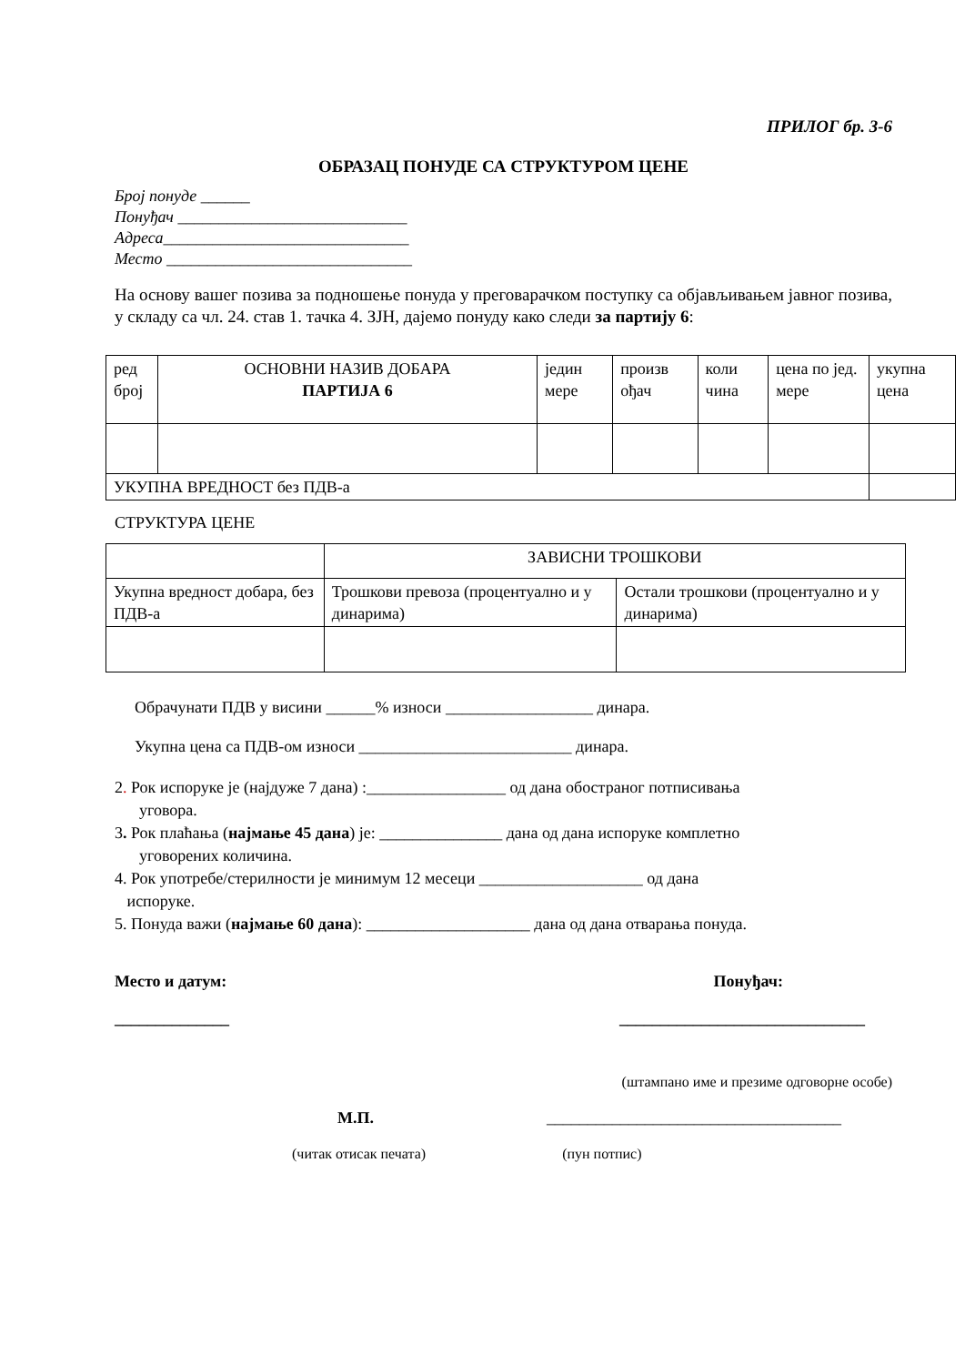ПРИЛОГ бр. 3-6
ОБРАЗАЦ ПОНУДЕ СА СТРУКТУРОМ ЦЕНЕ
Број понуде ______
Понуђач ____________________________
Адреса______________________________
Место ______________________________
На основу вашег позива за подношење понуда у преговарачком поступку са објављивањем јавног позива, у складу са чл. 24. став 1. тачка 4. ЗЈН, дајемо понуду како следи за партију 6:
| ред број | ОСНОВНИ НАЗИВ ДОБАРА ПАРТИЈА 6 | једин мере | произв ођач | коли чина | цена по јед. мере | укупна цена |
| УКУПНА ВРЕДНОСТ без ПДВ-а | | | | | | |
СТРУКТУРА ЦЕНЕ
| | ЗАВИСНИ ТРОШКОВИ | |
| Укупна вредност добара, без ПДВ-а | Трошкови превоза (процентуално и у динарима) | Остали трошкови (процентуално и у динарима) |
Обрачунати ПДВ у висини ______% износи __________________ динара.
Укупна цена са ПДВ-ом износи __________________________ динара.
2. Рок испоруке је (најдуже 7 дана) :_________________ од дана обостраног потписивања
уговора.
3. Рок плаћања (најмање 45 дана) је: _______________ дана од дана испоруке комплетно
уговорених количина.
4. Рок употребе/стерилности је минимум 12 месеци ____________________ од дана
испоруке.
5. Понуда важи (најмање 60 дана): ____________________ дана од дана отварања понуда.
Место и датум: Понуђач:
______________ ______________________________
(штампано име и презиме одговорне особе)
М.П. ____________________________________
(читак отисак печата) (пун потпис)